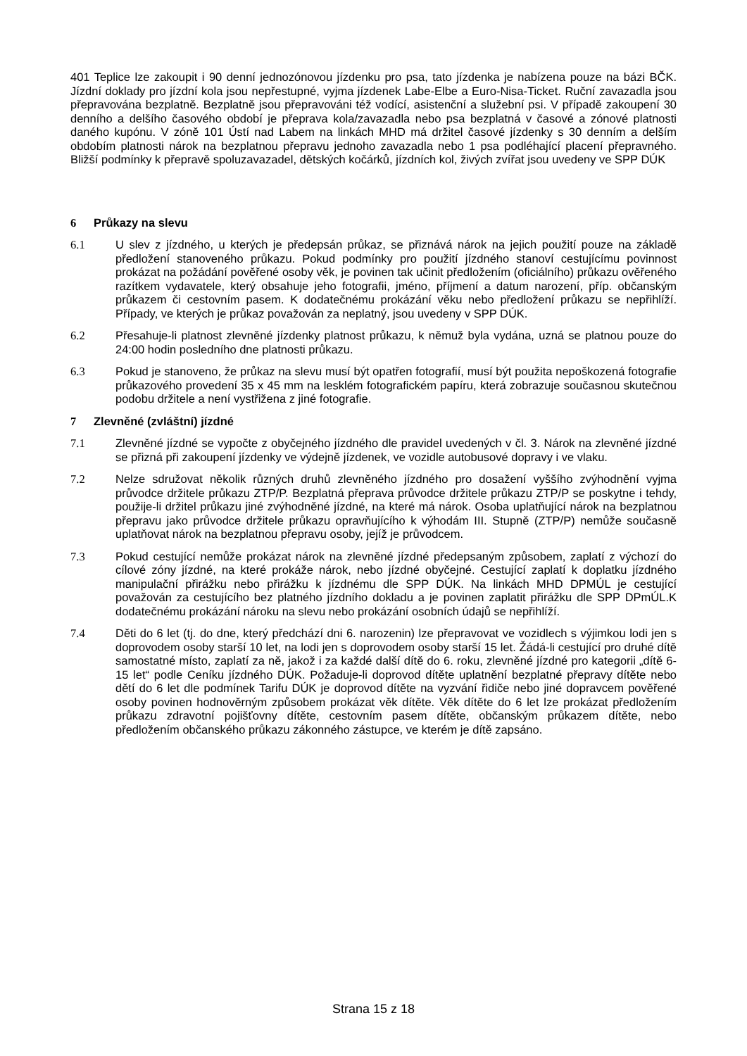401 Teplice lze zakoupit i 90 denní jednozónovou jízdenku pro psa, tato jízdenka je nabízena pouze na bázi BČK. Jízdní doklady pro jízdní kola jsou nepřestupné, vyjma jízdenek Labe-Elbe a Euro-Nisa-Ticket. Ruční zavazadla jsou přepravována bezplatně. Bezplatně jsou přepravováni též vodící, asistenční a služební psi. V případě zakoupení 30 denního a delšího časového období je přeprava kola/zavazadla nebo psa bezplatná v časové a zónové platnosti daného kupónu. V zóně 101 Ústí nad Labem na linkách MHD má držitel časové jízdenky s 30 denním a delším obdobím platnosti nárok na bezplatnou přepravu jednoho zavazadla nebo 1 psa podléhající placení přepravného. Bližší podmínky k přepravě spoluzavazadel, dětských kočárků, jízdních kol, živých zvířat jsou uvedeny ve SPP DÚK
6 Průkazy na slevu
6.1 U slev z jízdného, u kterých je předepsán průkaz, se přiznává nárok na jejich použití pouze na základě předložení stanoveného průkazu. Pokud podmínky pro použití jízdného stanoví cestujícímu povinnost prokázat na požádání pověřené osoby věk, je povinen tak učinit předložením (oficiálního) průkazu ověřeného razítkem vydavatele, který obsahuje jeho fotografii, jméno, příjmení a datum narození, příp. občanským průkazem či cestovním pasem. K dodatečnému prokázání věku nebo předložení průkazu se nepřihlíží. Případy, ve kterých je průkaz považován za neplatný, jsou uvedeny v SPP DÚK.
6.2 Přesahuje-li platnost zlevněné jízdenky platnost průkazu, k němuž byla vydána, uzná se platnou pouze do 24:00 hodin posledního dne platnosti průkazu.
6.3 Pokud je stanoveno, že průkaz na slevu musí být opatřen fotografií, musí být použita nepoškozená fotografie průkazového provedení 35 x 45 mm na lesklém fotografickém papíru, která zobrazuje současnou skutečnou podobu držitele a není vystřižena z jiné fotografie.
7 Zlevněné (zvláštní) jízdné
7.1 Zlevněné jízdné se vypočte z obyčejného jízdného dle pravidel uvedených v čl. 3. Nárok na zlevněné jízdné se přizná při zakoupení jízdenky ve výdejně jízdenek, ve vozidle autobusové dopravy i ve vlaku.
7.2 Nelze sdružovat několik různých druhů zlevněného jízdného pro dosažení vyššího zvýhodnění vyjma průvodce držitele průkazu ZTP/P. Bezplatná přeprava průvodce držitele průkazu ZTP/P se poskytne i tehdy, použije-li držitel průkazu jiné zvýhodněné jízdné, na které má nárok. Osoba uplatňující nárok na bezplatnou přepravu jako průvodce držitele průkazu opravňujícího k výhodám III. Stupně (ZTP/P) nemůže současně uplatňovat nárok na bezplatnou přepravu osoby, jejíž je průvodcem.
7.3 Pokud cestující nemůže prokázat nárok na zlevněné jízdné předepsaným způsobem, zaplatí z výchozí do cílové zóny jízdné, na které prokáže nárok, nebo jízdné obyčejné. Cestující zaplatí k doplatku jízdného manipulační přirážku nebo přirážku k jízdnému dle SPP DÚK. Na linkách MHD DPMÚL je cestující považován za cestujícího bez platného jízdního dokladu a je povinen zaplatit přirážku dle SPP DPmÚL.K dodatečnému prokázání nároku na slevu nebo prokázání osobních údajů se nepřihlíží.
7.4 Děti do 6 let (tj. do dne, který předchází dni 6. narozenin) lze přepravovat ve vozidlech s výjimkou lodi jen s doprovodem osoby starší 10 let, na lodi jen s doprovodem osoby starší 15 let. Žádá-li cestující pro druhé dítě samostatné místo, zaplatí za ně, jakož i za každé další dítě do 6. roku, zlevněné jízdné pro kategorii „dítě 6-15 let“ podle Ceníku jízdného DÚK. Požaduje-li doprovod dítěte uplatnění bezplatné přepravy dítěte nebo dětí do 6 let dle podmínek Tarifu DÚK je doprovod dítěte na vyzvání řidiče nebo jiné dopravcem pověřené osoby povinen hodnověrným způsobem prokázat věk dítěte. Věk dítěte do 6 let lze prokázat předložením průkazu zdravotní pojišťovny dítěte, cestovním pasem dítěte, občanským průkazem dítěte, nebo předložením občanského průkazu zákonného zástupce, ve kterém je dítě zapsáno.
Strana 15 z 18